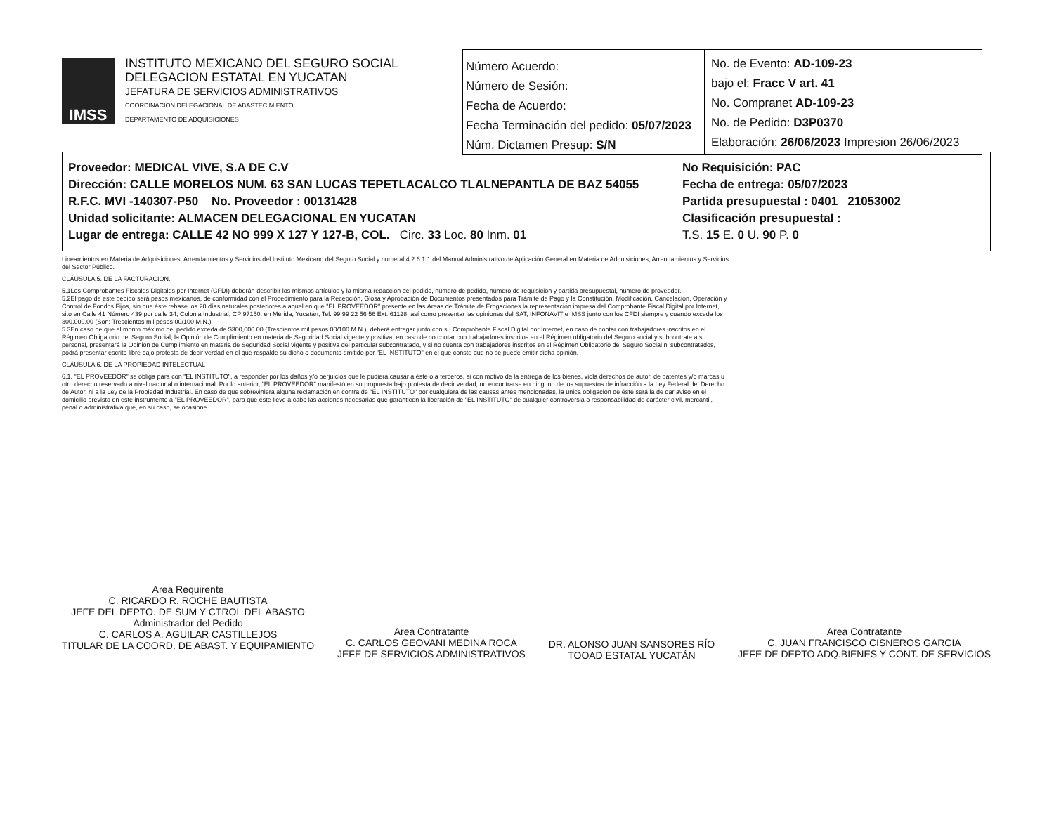IMSS
INSTITUTO MEXICANO DEL SEGURO SOCIAL
DELEGACION ESTATAL EN YUCATAN
JEFATURA DE SERVICIOS ADMINISTRATIVOS
COORDINACION DELEGACIONAL DE ABASTECIMIENTO
DEPARTAMENTO DE ADQUISICIONES
Número Acuerdo:
Número de Sesión:
Fecha de Acuerdo:
Fecha Terminación del pedido: 05/07/2023
Núm. Dictamen Presup: S/N
No. de Evento: AD-109-23
bajo el: Fracc V art. 41
No. Compranet AD-109-23
No. de Pedido: D3P0370
Elaboración: 26/06/2023 Impresion 26/06/2023
Proveedor: MEDICAL VIVE, S.A DE C.V
Dirección: CALLE MORELOS NUM. 63 SAN LUCAS TEPETLACALCO TLALNEPANTLA DE BAZ 54055
R.F.C. MVI -140307-P50 No. Proveedor : 00131428
Unidad solicitante: ALMACEN DELEGACIONAL EN YUCATAN
Lugar de entrega: CALLE 42 NO 999 X 127 Y 127-B, COL. Circ. 33 Loc. 80 Inm. 01
No Requisición: PAC
Fecha de entrega: 05/07/2023
Partida presupuestal : 0401 21053002
Clasificación presupuestal :
T.S. 15 E. 0 U. 90 P. 0
Lineamientos en Materia de Adquisiciones, Arrendamientos y Servicios del Instituto Mexicano del Seguro Social y numeral 4.2.6.1.1 del Manual Administrativo de Aplicación General en Materia de Adquisiciones, Arrendamientos y Servicios del Sector Público.
CLÁUSULA 5. DE LA FACTURACION.
5.1Los Comprobantes Fiscales Digitales por Internet (CFDI) deberán describir los mismos artículos y la misma redacción del pedido, número de pedido, número de requisición y partida presupuestal, número de proveedor.
5.2El pago de este pedido será pesos mexicanos, de conformidad con el Procedimiento para la Recepción, Glosa y Aprobación de Documentos presentados para Trámite de Pago y la Constitución, Modificación, Cancelación, Operación y Control de Fondos Fijos, sin que éste rebase los 20 días naturales posteriores a aquel en que "EL PROVEEDOR" presente en las Áreas de Trámite de Erogaciones la representación impresa del Comprobante Fiscal Digital por Internet, sito en Calle 41 Número 439 por calle 34, Colonia Industrial, CP 97150, en Mérida, Yucatán, Tel. 99 99 22 56 56 Ext. 61128, así como presentar las opiniones del SAT, INFONAVIT e IMSS junto con los CFDI siempre y cuando exceda los 300,000.00 (Son: Trescientos mil pesos 00/100 M.N.)
5.3En caso de que el monto máximo del pedido exceda de $300,000.00 (Trescientos mil pesos 00/100 M.N.), deberá entregar junto con su Comprobante Fiscal Digital por Internet, en caso de contar con trabajadores inscritos en el Régimen Obligatorio del Seguro Social, la Opinión de Cumplimiento en materia de Seguridad Social vigente y positiva; en caso de no contar con trabajadores inscritos en el Régimen obligatorio del Seguro social y subcontrate a su personal, presentará la Opinión de Cumplimiento en materia de Seguridad Social vigente y positiva del particular subcontratado, y si no cuenta con trabajadores inscritos en el Régimen Obligatorio del Seguro Social ni subcontratados, podrá presentar escrito libre bajo protesta de decir verdad en el que respalde su dicho o documento emitido por "EL INSTITUTO" en el que conste que no se puede emitir dicha opinión.
CLÁUSULA 6. DE LA PROPIEDAD INTELECTUAL
6.1. "EL PROVEEDOR" se obliga para con "EL INSTITUTO", a responder por los daños y/o perjuicios que le pudiera causar a éste o a terceros, si con motivo de la entrega de los bienes, viola derechos de autor, de patentes y/o marcas u otro derecho reservado a nivel nacional o internacional. Por lo anterior, "EL PROVEEDOR" manifestó en su propuesta bajo protesta de decir verdad, no encontrarse en ninguno de los supuestos de infracción a la Ley Federal del Derecho de Autor, ni a la Ley de la Propiedad Industrial. En caso de que sobreviniera alguna reclamación en contra de "EL INSTITUTO" por cualquiera de las causas antes mencionadas, la única obligación de éste será la de dar aviso en el domicilio previsto en este instrumento a "EL PROVEEDOR", para que éste lleve a cabo las acciones necesarias que garanticen la liberación de "EL INSTITUTO" de cualquier controversia o responsabilidad de carácter civil, mercantil, penal o administrativa que, en su caso, se ocasione.
Area Requirente
C. RICARDO R. ROCHE BAUTISTA
JEFE DEL DEPTO. DE SUM Y CTROL DEL ABASTO
Administrador del Pedido
C. CARLOS A. AGUILAR CASTILLEJOS
TITULAR DE LA COORD. DE ABAST. Y EQUIPAMIENTO
Area Contratante
C. CARLOS GEOVANI MEDINA ROCA
JEFE DE SERVICIOS ADMINISTRATIVOS
DR. ALONSO JUAN SANSORES RÍO
TOOAD ESTATAL YUCATÁN
Area Contratante
C. JUAN FRANCISCO CISNEROS GARCIA
JEFE DE DEPTO ADQ.BIENES Y CONT. DE SERVICIOS